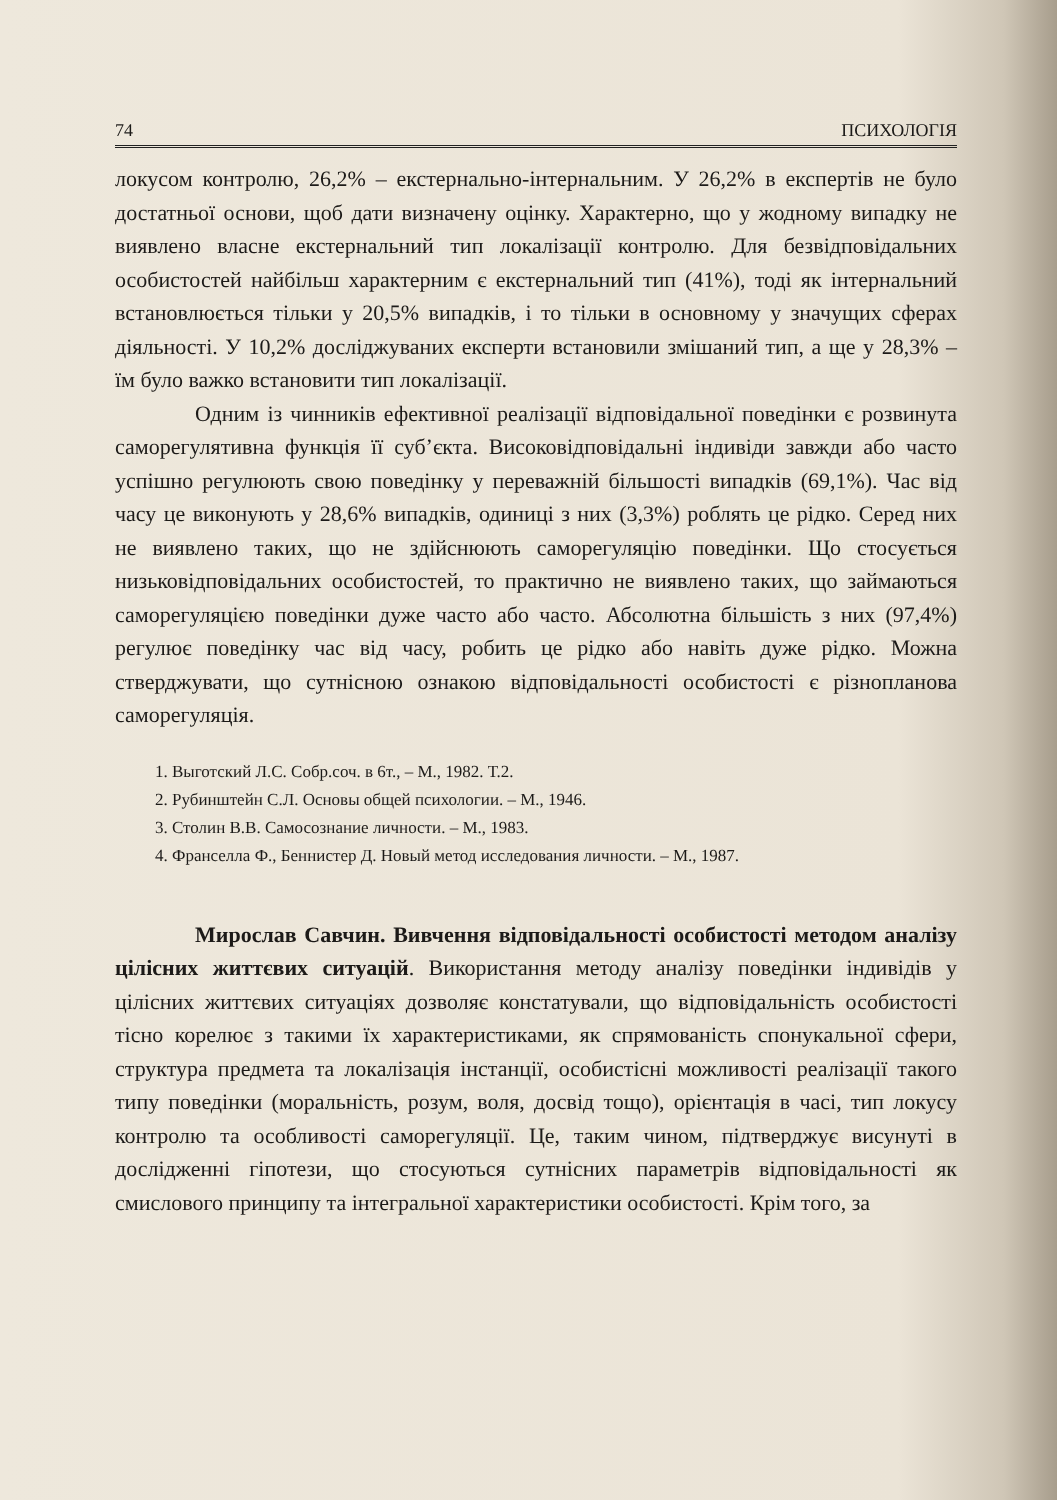74 ПСИХОЛОГІЯ
локусом контролю, 26,2% – екстернально-інтернальним. У 26,2% в експертів не було достатньої основи, щоб дати визначену оцінку. Характерно, що у жодному випадку не виявлено власне екстернальний тип локалізації контролю. Для безвідповідальних особистостей найбільш характерним є екстернальний тип (41%), тоді як інтернальний встановлюється тільки у 20,5% випадків, і то тільки в основному у значущих сферах діяльності. У 10,2% досліджуваних експерти встановили змішаний тип, а ще у 28,3% – їм було важко встановити тип локалізації.
Одним із чинників ефективної реалізації відповідальної поведінки є розвинута саморегулятивна функція її суб’єкта. Високовідповідальні індивіди завжди або часто успішно регулюють свою поведінку у переважній більшості випадків (69,1%). Час від часу це виконують у 28,6% випадків, одиниці з них (3,3%) роблять це рідко. Серед них не виявлено таких, що не здійснюють саморегуляцію поведінки. Що стосується низьковідповідальних особистостей, то практично не виявлено таких, що займаються саморегуляцією поведінки дуже часто або часто. Абсолютна більшість з них (97,4%) регулює поведінку час від часу, робить це рідко або навіть дуже рідко. Можна стверджувати, що сутнісною ознакою відповідальності особистості є різнопланова саморегуляція.
1. Выготский Л.С. Собр.соч. в 6т., – М., 1982. Т.2.
2. Рубинштейн С.Л. Основы общей психологии. – М., 1946.
3. Столин В.В. Самосознание личности. – М., 1983.
4. Франселла Ф., Беннистер Д. Новый метод исследования личности. – М., 1987.
Мирослав Савчин. Вивчення відповідальності особистості методом аналізу цілісних життєвих ситуацій. Використання методу аналізу поведінки індивідів у цілісних життєвих ситуаціях дозволяє констатували, що відповідальність особистості тісно корелює з такими їх характеристиками, як спрямованість спонукальної сфери, структура предмета та локалізація інстанції, особистісні можливості реалізації такого типу поведінки (моральність, розум, воля, досвід тощо), орієнтація в часі, тип локусу контролю та особливості саморегуляції. Це, таким чином, підтверджує висунуті в дослідженні гіпотези, що стосуються сутнісних параметрів відповідальності як смислового принципу та інтегральної характеристики особистості. Крім того, за